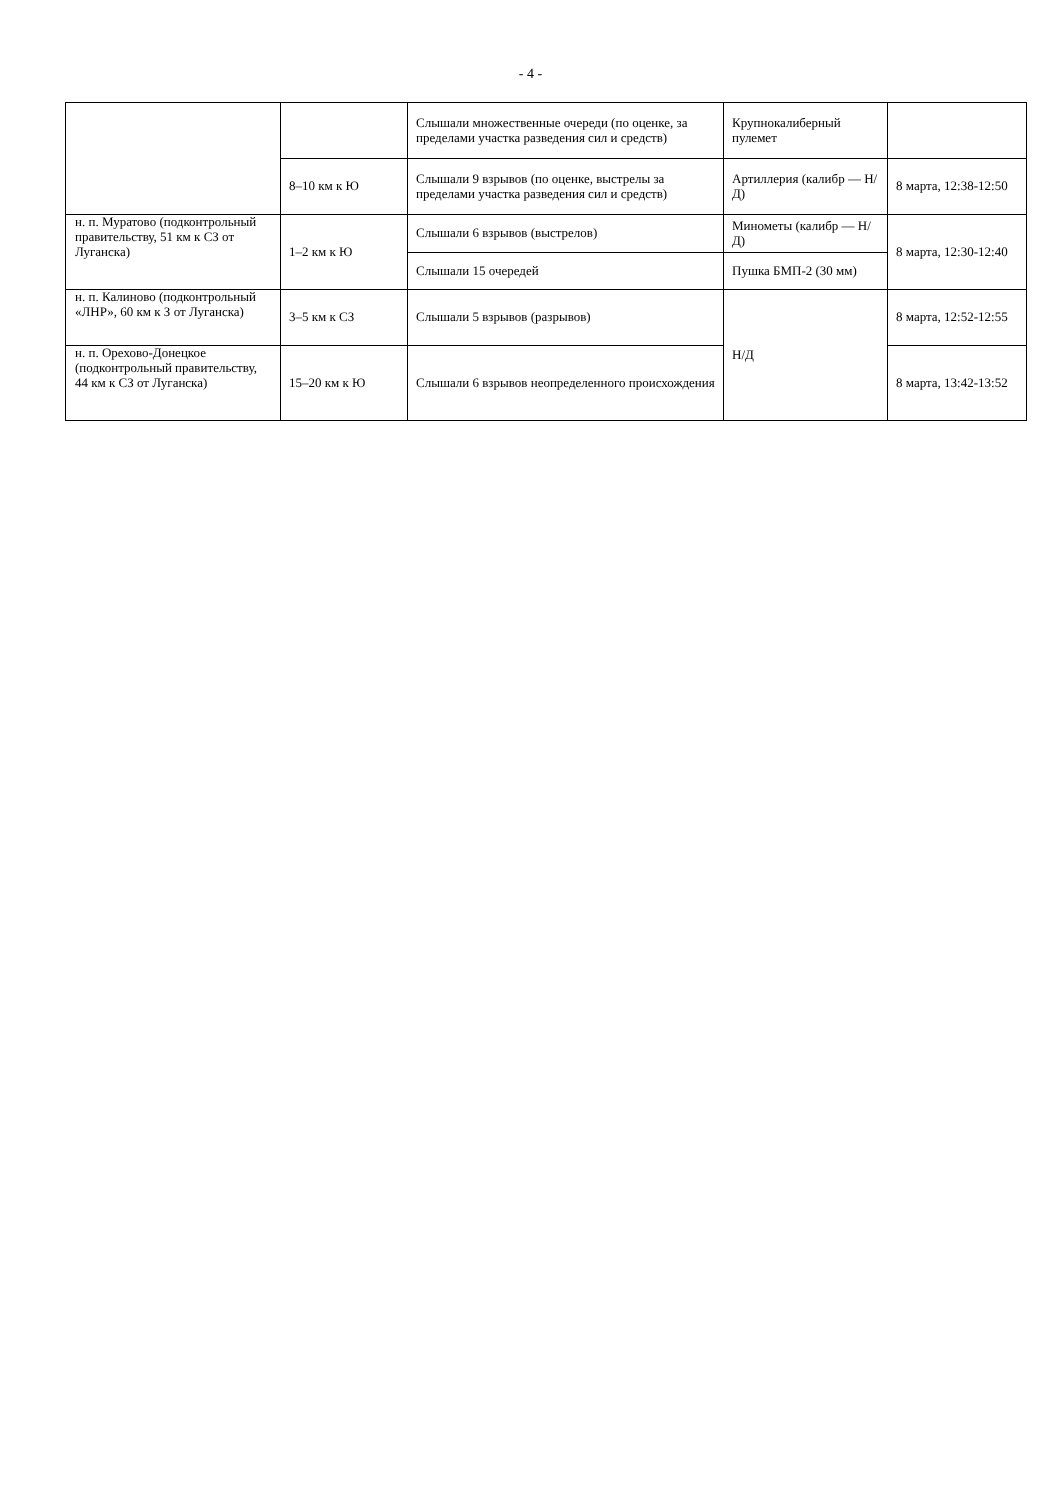- 4 -
| | | Слышали множественные очереди (по оценке, за пределами участка разведения сил и средств) | Крупнокалиберный пулемет | |
| | 8–10 км к Ю | Слышали 9 взрывов (по оценке, выстрелы за пределами участка разведения сил и средств) | Артиллерия (калибр — Н/Д) | 8 марта, 12:38-12:50 |
| н. п. Муратово (подконтрольный правительству, 51 км к СЗ от Луганска) | 1–2 км к Ю | Слышали 6 взрывов (выстрелов) | Минометы (калибр — Н/Д) | 8 марта, 12:30-12:40 |
| | | Слышали 15 очередей | Пушка БМП-2 (30 мм) | |
| н. п. Калиново (подконтрольный «ЛНР», 60 км к З от Луганска) | 3–5 км к СЗ | Слышали 5 взрывов (разрывов) | Н/Д | 8 марта, 12:52-12:55 |
| н. п. Орехово-Донецкое (подконтрольный правительству, 44 км к СЗ от Луганска) | 15–20 км к Ю | Слышали 6 взрывов неопределенного происхождения | | 8 марта, 13:42-13:52 |